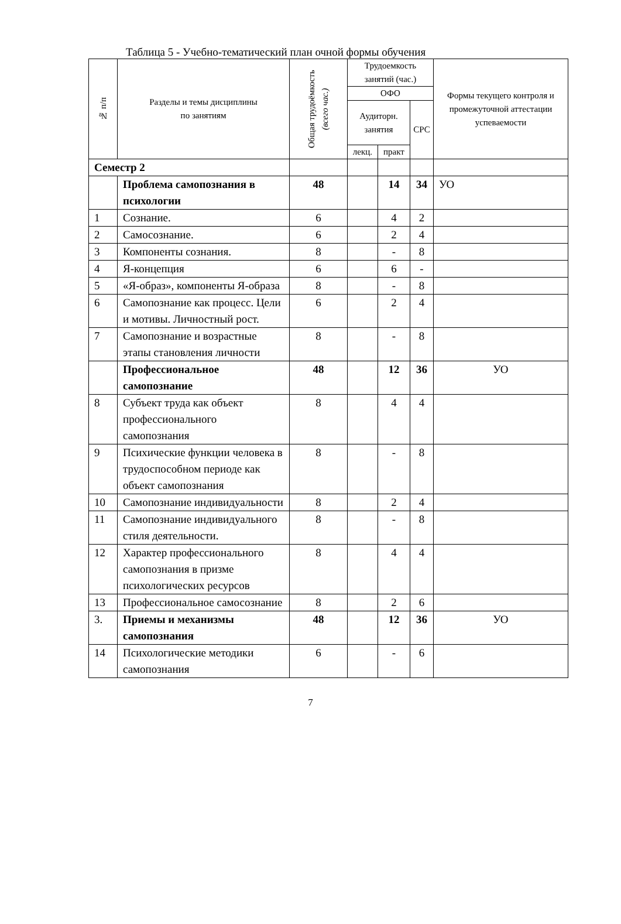Таблица 5 - Учебно-тематический план очной формы обучения
| № п/п | Разделы и темы дисциплины по занятиям | Общая трудоёмкость (всего час.) | Трудоемкость занятий (час.) | | | Формы текущего контроля и промежуточной аттестации успеваемости |
| --- | --- | --- | --- | --- | --- | --- |
| | | | ОФО | | | |
| | | | Аудиторн. занятия | | СРС | |
| | | | лекц. | практ | | |
| Семестр 2 | | | | | | |
| | Проблема самопознания в психологии | 48 | | 14 | 34 | УО |
| 1 | Сознание. | 6 | | 4 | 2 | |
| 2 | Самосознание. | 6 | | 2 | 4 | |
| 3 | Компоненты сознания. | 8 | | - | 8 | |
| 4 | Я-концепция | 6 | | 6 | - | |
| 5 | «Я-образ», компоненты Я-образа | 8 | | - | 8 | |
| 6 | Самопознание как процесс. Цели и мотивы. Личностный рост. | 6 | | 2 | 4 | |
| 7 | Самопознание и возрастные этапы становления личности | 8 | | - | 8 | |
| | Профессиональное самопознание | 48 | | 12 | 36 | УО |
| 8 | Субъект труда как объект профессионального самопознания | 8 | | 4 | 4 | |
| 9 | Психические функции человека в трудоспособном периоде как объект самопознания | 8 | | - | 8 | |
| 10 | Самопознание индивидуальности | 8 | | 2 | 4 | |
| 11 | Самопознание индивидуального стиля деятельности. | 8 | | - | 8 | |
| 12 | Характер профессионального самопознания в призме психологических ресурсов | 8 | | 4 | 4 | |
| 13 | Профессиональное самосознание | 8 | | 2 | 6 | |
| 3. | Приемы и механизмы самопознания | 48 | | 12 | 36 | УО |
| 14 | Психологические методики самопознания | 6 | | - | 6 | |
7